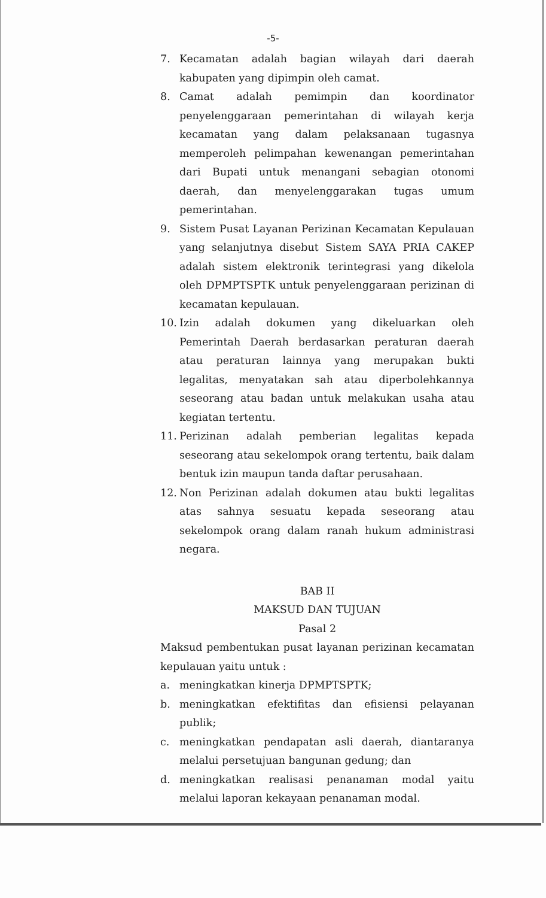-5-
7. Kecamatan adalah bagian wilayah dari daerah kabupaten yang dipimpin oleh camat.
8. Camat adalah pemimpin dan koordinator penyelenggaraan pemerintahan di wilayah kerja kecamatan yang dalam pelaksanaan tugasnya memperoleh pelimpahan kewenangan pemerintahan dari Bupati untuk menangani sebagian otonomi daerah, dan menyelenggarakan tugas umum pemerintahan.
9. Sistem Pusat Layanan Perizinan Kecamatan Kepulauan yang selanjutnya disebut Sistem SAYA PRIA CAKEP adalah sistem elektronik terintegrasi yang dikelola oleh DPMPTSPTK untuk penyelenggaraan perizinan di kecamatan kepulauan.
10. Izin adalah dokumen yang dikeluarkan oleh Pemerintah Daerah berdasarkan peraturan daerah atau peraturan lainnya yang merupakan bukti legalitas, menyatakan sah atau diperbolehkannya seseorang atau badan untuk melakukan usaha atau kegiatan tertentu.
11. Perizinan adalah pemberian legalitas kepada seseorang atau sekelompok orang tertentu, baik dalam bentuk izin maupun tanda daftar perusahaan.
12. Non Perizinan adalah dokumen atau bukti legalitas atas sahnya sesuatu kepada seseorang atau sekelompok orang dalam ranah hukum administrasi negara.
BAB II
MAKSUD DAN TUJUAN
Pasal 2
Maksud pembentukan pusat layanan perizinan kecamatan kepulauan yaitu untuk :
a. meningkatkan kinerja DPMPTSPTK;
b. meningkatkan efektifitas dan efisiensi pelayanan publik;
c. meningkatkan pendapatan asli daerah, diantaranya melalui persetujuan bangunan gedung; dan
d. meningkatkan realisasi penanaman modal yaitu melalui laporan kekayaan penanaman modal.